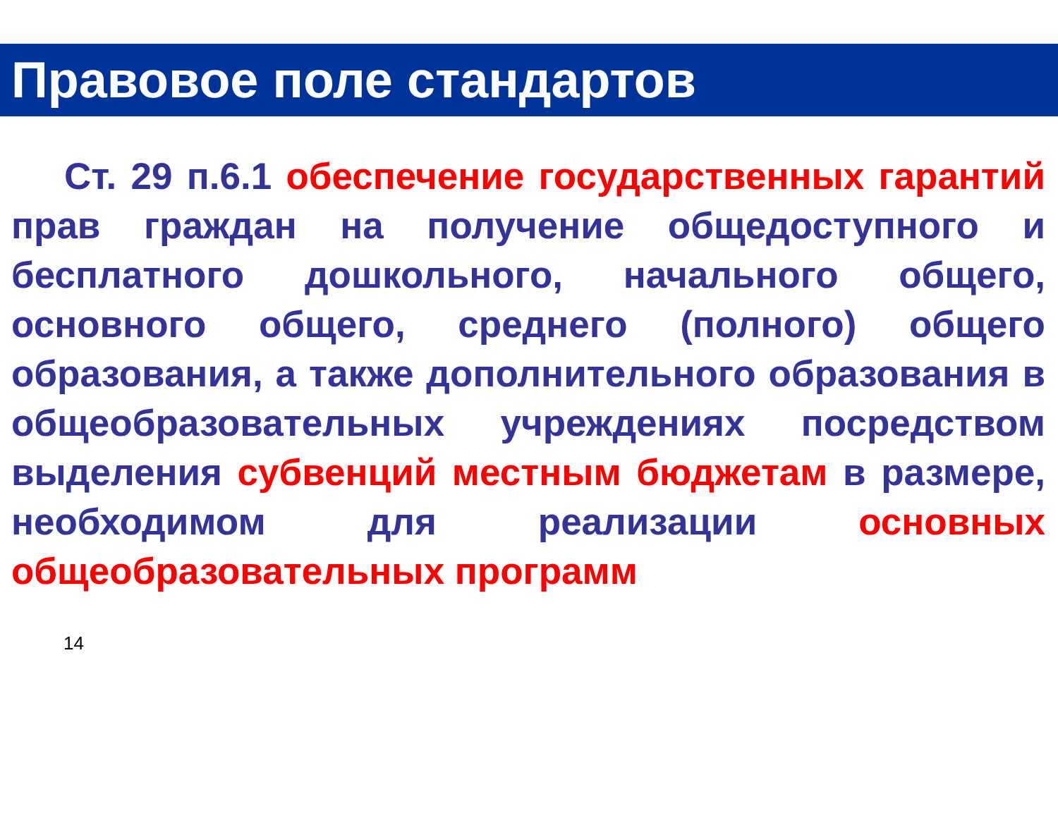Правовое поле стандартов
Ст. 29 п.6.1 обеспечение государственных гарантий прав граждан на получение общедоступного и бесплатного дошкольного, начального общего, основного общего, среднего (полного) общего образования, а также дополнительного образования в общеобразовательных учреждениях посредством выделения субвенций местным бюджетам в размере, необходимом для реализации основных общеобразовательных программ
14